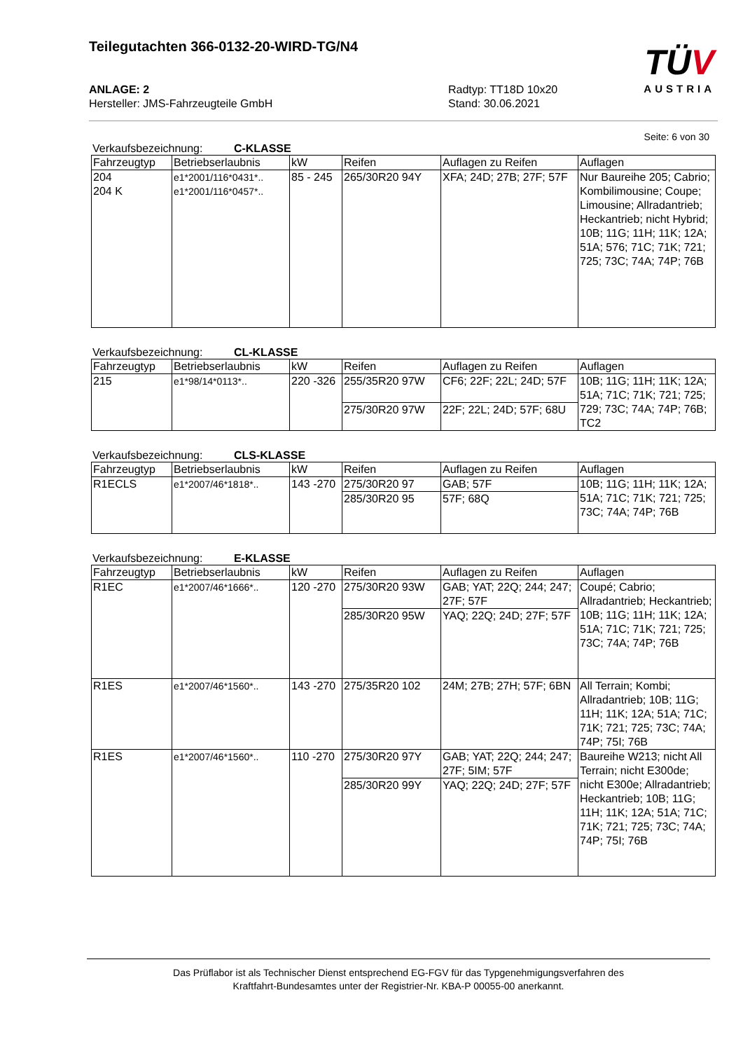Teilegutachten 366-0132-20-WIRD-TG/N4
TÜV
AUSTRIA
ANLAGE: 2
Hersteller: JMS-Fahrzeugteile GmbH
Radtyp: TT18D 10x20
Stand: 30.06.2021
Seite: 6 von 30
Verkaufsbezeichnung: C-KLASSE
| Fahrzeugtyp | Betriebserlaubnis | kW | Reifen | Auflagen zu Reifen | Auflagen |
| --- | --- | --- | --- | --- | --- |
| 204 204 K | e1*2001/116*0431*.. e1*2001/116*0457*.. | 85 - 245 | 265/30R20 94Y | XFA; 24D; 27B; 27F; 57F | Nur Baureihe 205; Cabrio; Kombilimousine; Coupe; Limousine; Allradantrieb; Heckantrieb; nicht Hybrid; 10B; 11G; 11H; 11K; 12A; 51A; 576; 71C; 71K; 721; 725; 73C; 74A; 74P; 76B |
Verkaufsbezeichnung: CL-KLASSE
| Fahrzeugtyp | Betriebserlaubnis | kW | Reifen | Auflagen zu Reifen | Auflagen |
| --- | --- | --- | --- | --- | --- |
| 215 | e1*98/14*0113*.. | 220 -326 | 255/35R20 97W | CF6; 22F; 22L; 24D; 57F | 10B; 11G; 11H; 11K; 12A; 51A; 71C; 71K; 721; 725; 729; 73C; 74A; 74P; 76B; TC2 |
| | | | 275/30R20 97W | 22F; 22L; 24D; 57F; 68U | |
Verkaufsbezeichnung: CLS-KLASSE
| Fahrzeugtyp | Betriebserlaubnis | kW | Reifen | Auflagen zu Reifen | Auflagen |
| --- | --- | --- | --- | --- | --- |
| R1ECLS | e1*2007/46*1818*.. | 143 -270 | 275/30R20 97 | GAB; 57F | 10B; 11G; 11H; 11K; 12A; 51A; 71C; 71K; 721; 725; 73C; 74A; 74P; 76B |
| | | | 285/30R20 95 | 57F; 68Q | |
Verkaufsbezeichnung: E-KLASSE
| Fahrzeugtyp | Betriebserlaubnis | kW | Reifen | Auflagen zu Reifen | Auflagen |
| --- | --- | --- | --- | --- | --- |
| R1EC | e1*2007/46*1666*.. | 120 -270 | 275/30R20 93W | GAB; YAT; 22Q; 244; 247; 27F; 57F | Coupé; Cabrio; Allradantrieb; Heckantrieb; 10B; 11G; 11H; 11K; 12A; 51A; 71C; 71K; 721; 725; 73C; 74A; 74P; 76B |
| | | | 285/30R20 95W | YAQ; 22Q; 24D; 27F; 57F | |
| R1ES | e1*2007/46*1560*.. | 143 -270 | 275/35R20 102 | 24M; 27B; 27H; 57F; 6BN | All Terrain; Kombi; Allradantrieb; 10B; 11G; 11H; 11K; 12A; 51A; 71C; 71K; 721; 725; 73C; 74A; 74P; 75I; 76B |
| R1ES | e1*2007/46*1560*.. | 110 -270 | 275/30R20 97Y | GAB; YAT; 22Q; 244; 247; 27F; 5IM; 57F | Baureihe W213; nicht All Terrain; nicht E300de; nicht E300e; Allradantrieb; Heckantrieb; 10B; 11G; 11H; 11K; 12A; 51A; 71C; 71K; 721; 725; 73C; 74A; 74P; 75I; 76B |
| | | | 285/30R20 99Y | YAQ; 22Q; 24D; 27F; 57F | |
Das Prüflabor ist als Technischer Dienst entsprechend EG-FGV für das Typgenehmigungsverfahren des
Kraftfahrt-Bundesamtes unter der Registrier-Nr. KBA-P 00055-00 anerkannt.